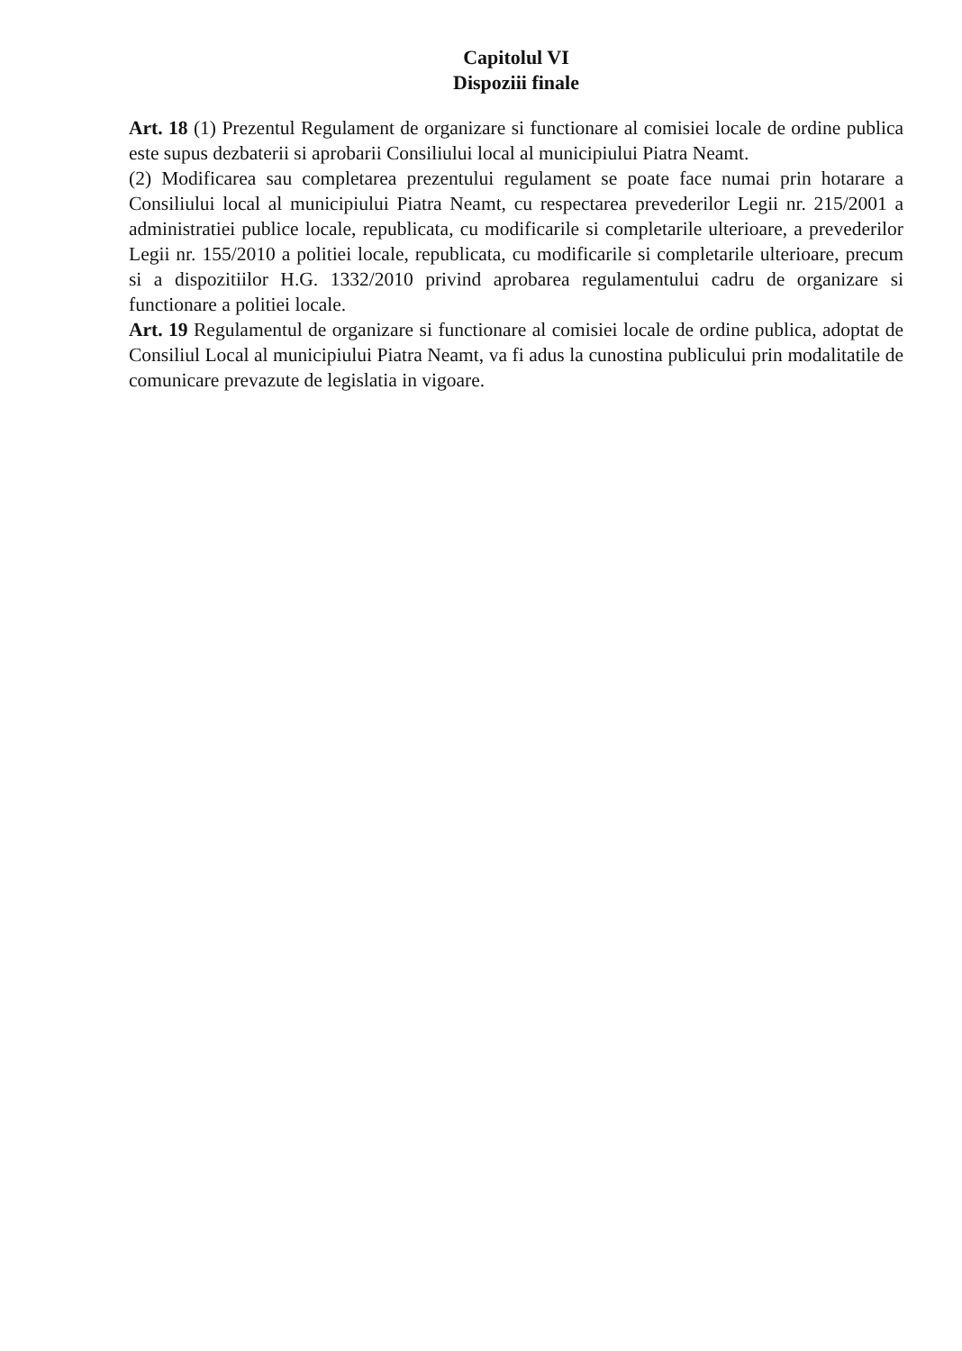Capitolul VI
Dispoziii finale
Art. 18 (1) Prezentul Regulament de organizare si functionare al comisiei locale de ordine publica este supus dezbaterii si aprobarii Consiliului local al municipiului Piatra Neamt.
(2) Modificarea sau completarea prezentului regulament se poate face numai prin hotarare a Consiliului local al municipiului Piatra Neamt, cu respectarea prevederilor Legii nr. 215/2001 a administratiei publice locale, republicata, cu modificarile si completarile ulterioare, a prevederilor Legii nr. 155/2010 a politiei locale, republicata, cu modificarile si completarile ulterioare, precum si a dispozitiilor H.G. 1332/2010 privind aprobarea regulamentului cadru de organizare si functionare a politiei locale.
Art. 19 Regulamentul de organizare si functionare al comisiei locale de ordine publica, adoptat de Consiliul Local al municipiului Piatra Neamt, va fi adus la cunostina publicului prin modalitatile de comunicare prevazute de legislatia in vigoare.